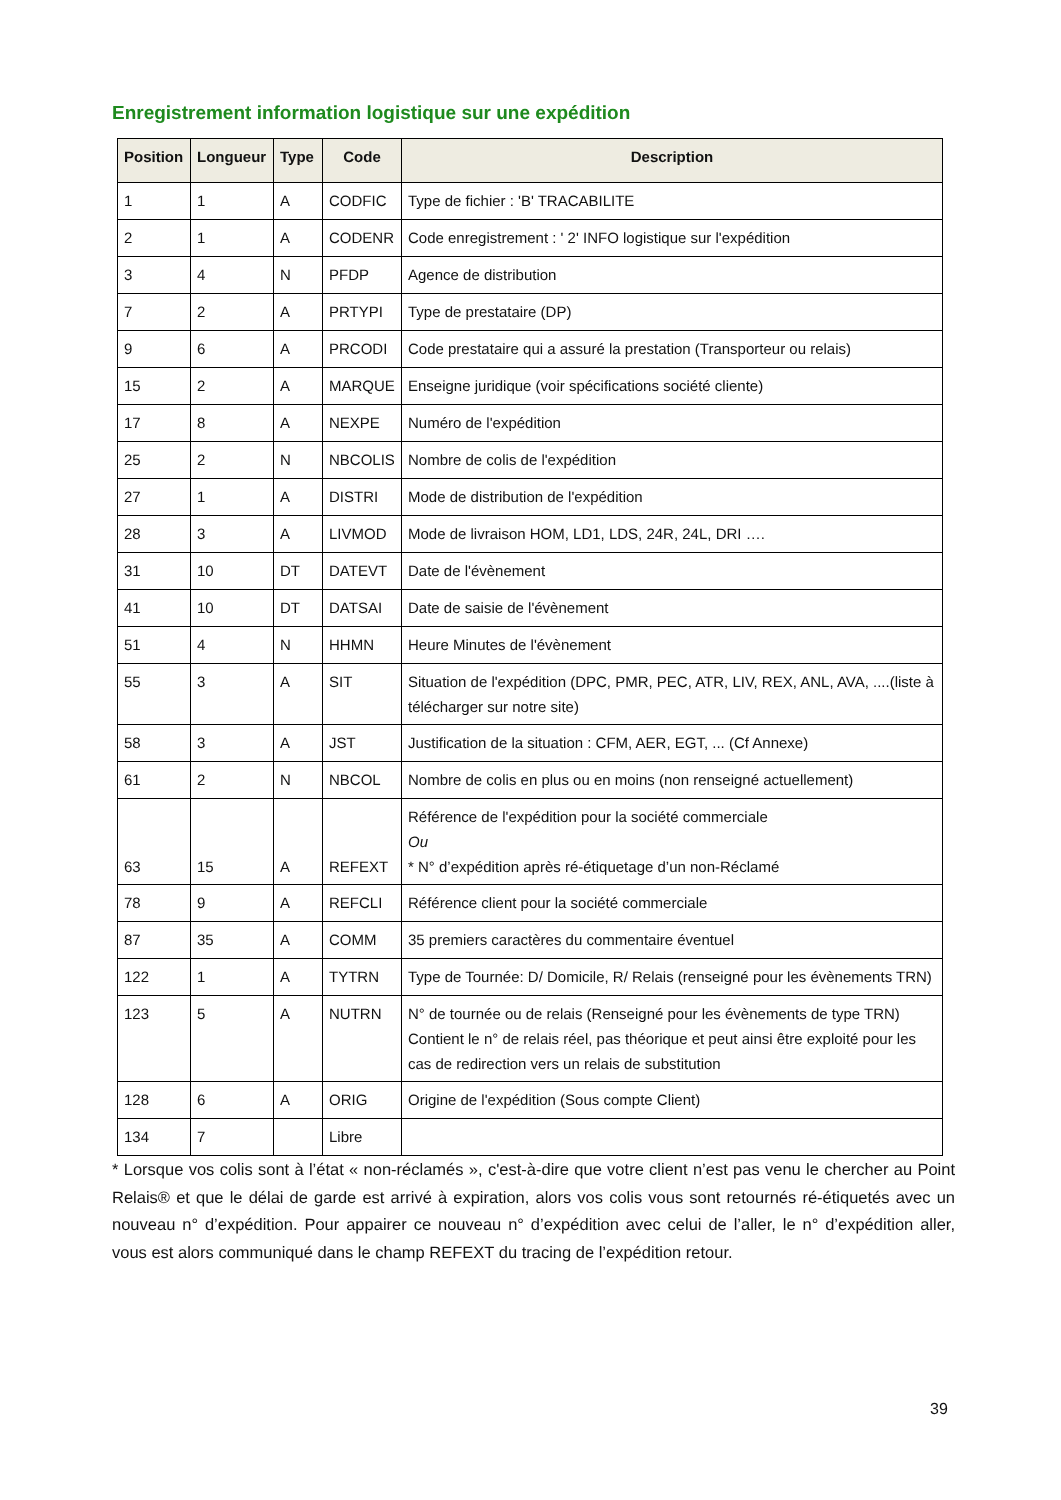Enregistrement information logistique sur une expédition
| Position | Longueur | Type | Code | Description |
| --- | --- | --- | --- | --- |
| 1 | 1 | A | CODFIC | Type de fichier : 'B' TRACABILITE |
| 2 | 1 | A | CODENR | Code enregistrement : ' 2' INFO logistique sur l'expédition |
| 3 | 4 | N | PFDP | Agence de distribution |
| 7 | 2 | A | PRTYPI | Type de prestataire (DP) |
| 9 | 6 | A | PRCODI | Code prestataire qui a assuré la prestation (Transporteur ou relais) |
| 15 | 2 | A | MARQUE | Enseigne juridique (voir spécifications société cliente) |
| 17 | 8 | A | NEXPE | Numéro de l'expédition |
| 25 | 2 | N | NBCOLIS | Nombre de colis de l'expédition |
| 27 | 1 | A | DISTRI | Mode de distribution de l'expédition |
| 28 | 3 | A | LIVMOD | Mode de livraison HOM, LD1, LDS, 24R, 24L, DRI …. |
| 31 | 10 | DT | DATEVT | Date de l'évènement |
| 41 | 10 | DT | DATSAI | Date de saisie de l'évènement |
| 51 | 4 | N | HHMN | Heure Minutes de l'évènement |
| 55 | 3 | A | SIT | Situation de l'expédition (DPC, PMR, PEC, ATR, LIV, REX, ANL, AVA, ....(liste à télécharger sur notre site) |
| 58 | 3 | A | JST | Justification de la situation : CFM, AER, EGT, ... (Cf Annexe) |
| 61 | 2 | N | NBCOL | Nombre de colis en plus ou en moins (non renseigné actuellement) |
| 63 | 15 | A | REFEXT | Référence de l'expédition pour la société commerciale Ou * N° d’expédition après ré-étiquetage d’un non-Réclamé |
| 78 | 9 | A | REFCLI | Référence client pour la société commerciale |
| 87 | 35 | A | COMM | 35 premiers caractères du commentaire éventuel |
| 122 | 1 | A | TYTRN | Type de Tournée: D/ Domicile, R/ Relais (renseigné pour les évènements TRN) |
| 123 | 5 | A | NUTRN | N° de tournée ou de relais (Renseigné pour les évènements de type TRN) Contient le n° de relais réel, pas théorique et peut ainsi être exploité pour les cas de redirection vers un relais de substitution |
| 128 | 6 | A | ORIG | Origine de l'expédition (Sous compte Client) |
| 134 | 7 | | Libre | |
* Lorsque vos colis sont à l’état « non-réclamés », c'est-à-dire que votre client n’est pas venu le chercher au Point Relais® et que le délai de garde est arrivé à expiration, alors vos colis vous sont retournés ré-étiquetés avec un nouveau n° d’expédition. Pour appairer ce nouveau n° d’expédition avec celui de l’aller, le n° d’expédition aller, vous est alors communiqué dans le champ REFEXT du tracing de l’expédition retour.
39